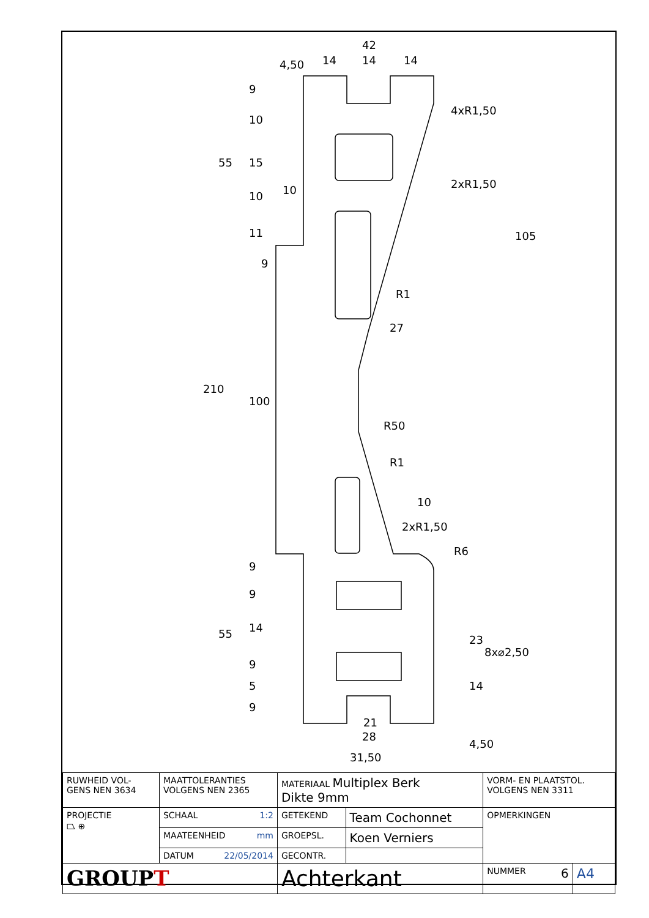42
14
14
14
4xR1,50
2xR1,50
R1
27
R50
R1
10
2xR1,50
R6
10
9
21
28
105
210
100
55
55
4,50
23
8x⌀2,50
14
4,50
9
10
15
10
11
9
9
14
9
5
9
31,50
| RUWHEID VOL- GENS NEN 3634 | MAATTOLERANTIES VOLGENS NEN 2365 | MATERIAAL Multiplex Berk Dikte 9mm | | VORM- EN PLAATSTOL. VOLGENS NEN 3311 | |
| PROJECTIE ⏢ ⊕ | SCHAAL 1:2 | GETEKEND | Team Cochonnet | OPMERKINGEN | |
| | MAATEENHEID mm | GROEPSL. | Koen Verniers | | |
| | DATUM 22/05/2014 | GECONTR. | | | |
| GROUP T | | Achterkant | | NUMMER 6 | A4 |